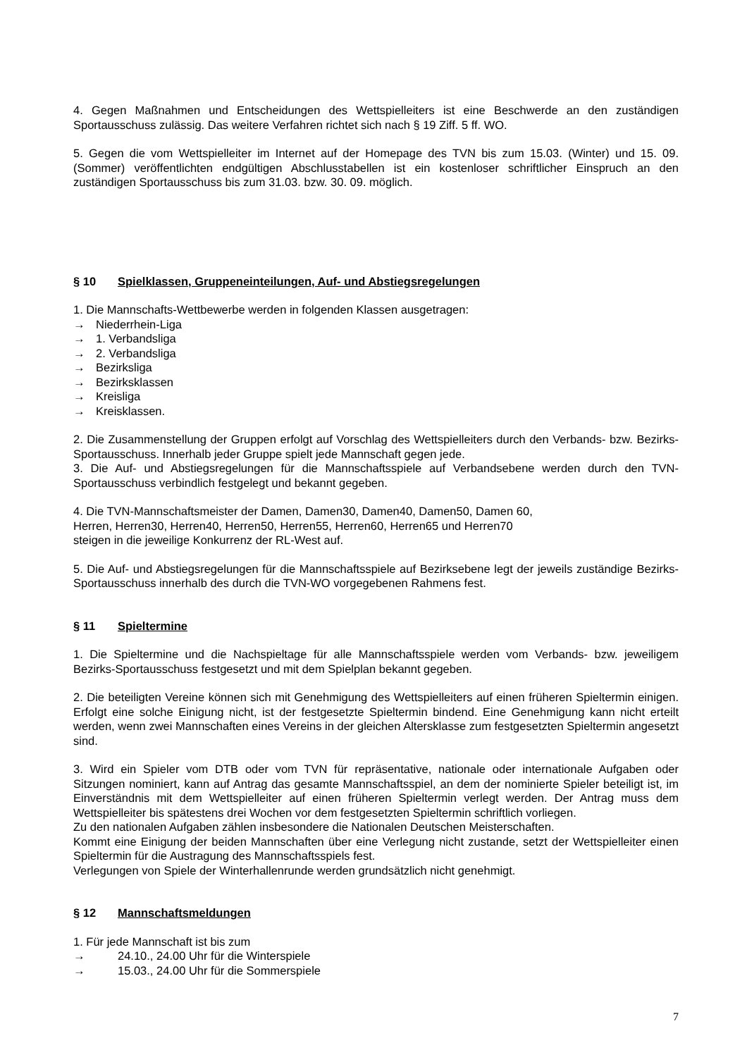4. Gegen Maßnahmen und Entscheidungen des Wettspielleiters ist eine Beschwerde an den zuständigen Sportausschuss zulässig. Das weitere Verfahren richtet sich nach § 19 Ziff. 5 ff. WO.
5. Gegen die vom Wettspielleiter im Internet auf der Homepage des TVN bis zum 15.03. (Winter) und 15. 09. (Sommer) veröffentlichten endgültigen Abschlusstabellen ist ein kostenloser schriftlicher Einspruch an den zuständigen Sportausschuss bis zum 31.03. bzw. 30. 09. möglich.
§ 10 Spielklassen, Gruppeneinteilungen, Auf- und Abstiegsregelungen
1. Die Mannschafts-Wettbewerbe werden in folgenden Klassen ausgetragen:
→ Niederrhein-Liga
→ 1. Verbandsliga
→ 2. Verbandsliga
→ Bezirksliga
→ Bezirksklassen
→ Kreisliga
→ Kreisklassen.
2. Die Zusammenstellung der Gruppen erfolgt auf Vorschlag des Wettspielleiters durch den Verbands- bzw. Bezirks-Sportausschuss. Innerhalb jeder Gruppe spielt jede Mannschaft gegen jede.
3. Die Auf- und Abstiegsregelungen für die Mannschaftsspiele auf Verbandsebene werden durch den TVN-Sportausschuss verbindlich festgelegt und bekannt gegeben.
4. Die TVN-Mannschaftsmeister der Damen, Damen30, Damen40, Damen50, Damen 60,
Herren, Herren30, Herren40, Herren50, Herren55, Herren60, Herren65 und Herren70
steigen in die jeweilige Konkurrenz der RL-West auf.
5. Die Auf- und Abstiegsregelungen für die Mannschaftsspiele auf Bezirksebene legt der jeweils zuständige Bezirks-Sportausschuss innerhalb des durch die TVN-WO vorgegebenen Rahmens fest.
§ 11 Spieltermine
1. Die Spieltermine und die Nachspieltage für alle Mannschaftsspiele werden vom Verbands- bzw. jeweiligem Bezirks-Sportausschuss festgesetzt und mit dem Spielplan bekannt gegeben.
2. Die beteiligten Vereine können sich mit Genehmigung des Wettspielleiters auf einen früheren Spieltermin einigen. Erfolgt eine solche Einigung nicht, ist der festgesetzte Spieltermin bindend. Eine Genehmigung kann nicht erteilt werden, wenn zwei Mannschaften eines Vereins in der gleichen Altersklasse zum festgesetzten Spieltermin angesetzt sind.
3. Wird ein Spieler vom DTB oder vom TVN für repräsentative, nationale oder internationale Aufgaben oder Sitzungen nominiert, kann auf Antrag das gesamte Mannschaftsspiel, an dem der nominierte Spieler beteiligt ist, im Einverständnis mit dem Wettspielleiter auf einen früheren Spieltermin verlegt werden. Der Antrag muss dem Wettspielleiter bis spätestens drei Wochen vor dem festgesetzten Spieltermin schriftlich vorliegen.
Zu den nationalen Aufgaben zählen insbesondere die Nationalen Deutschen Meisterschaften.
Kommt eine Einigung der beiden Mannschaften über eine Verlegung nicht zustande, setzt der Wettspielleiter einen Spieltermin für die Austragung des Mannschaftsspiels fest.
Verlegungen von Spiele der Winterhallenrunde werden grundsätzlich nicht genehmigt.
§ 12 Mannschaftsmeldungen
1. Für jede Mannschaft ist bis zum
→ 24.10., 24.00 Uhr für die Winterspiele
→ 15.03., 24.00 Uhr für die Sommerspiele
7